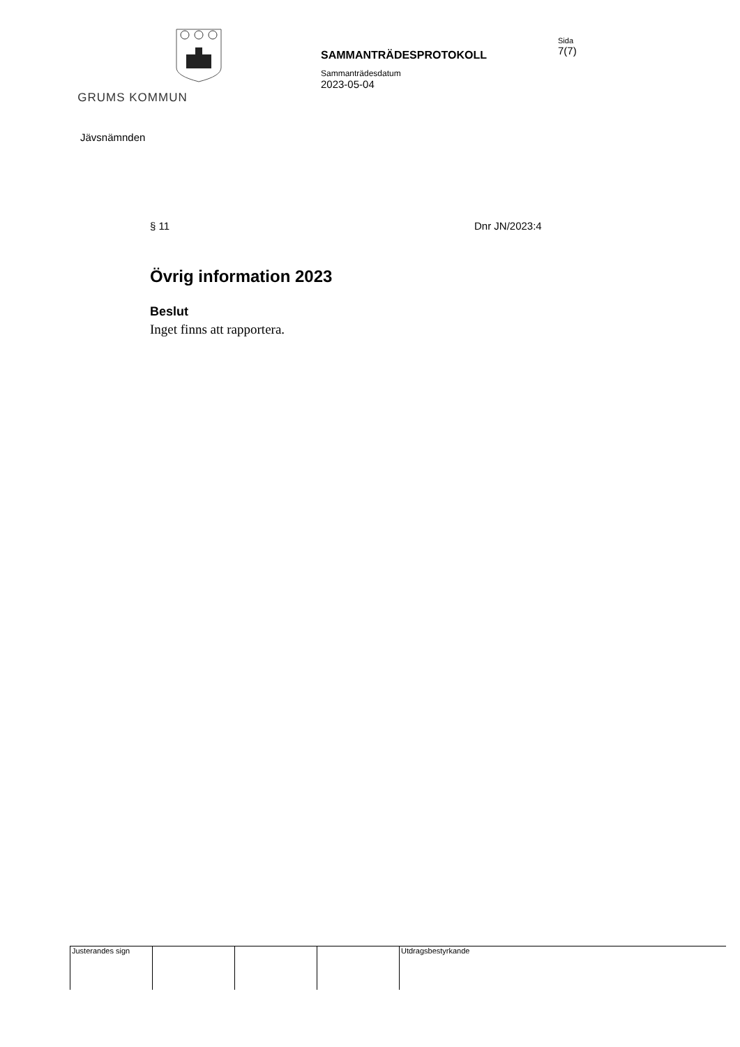GRUMS KOMMUN
SAMMANTRÄDESPROTOKOLL
Sammanträdesdatum
2023-05-04
Sida
7(7)
Jävsnämnden
§ 11 Dnr JN/2023:4
Övrig information 2023
Beslut
Inget finns att rapportera.
| Justerandes sign | | | | Utdragsbestyrkande |